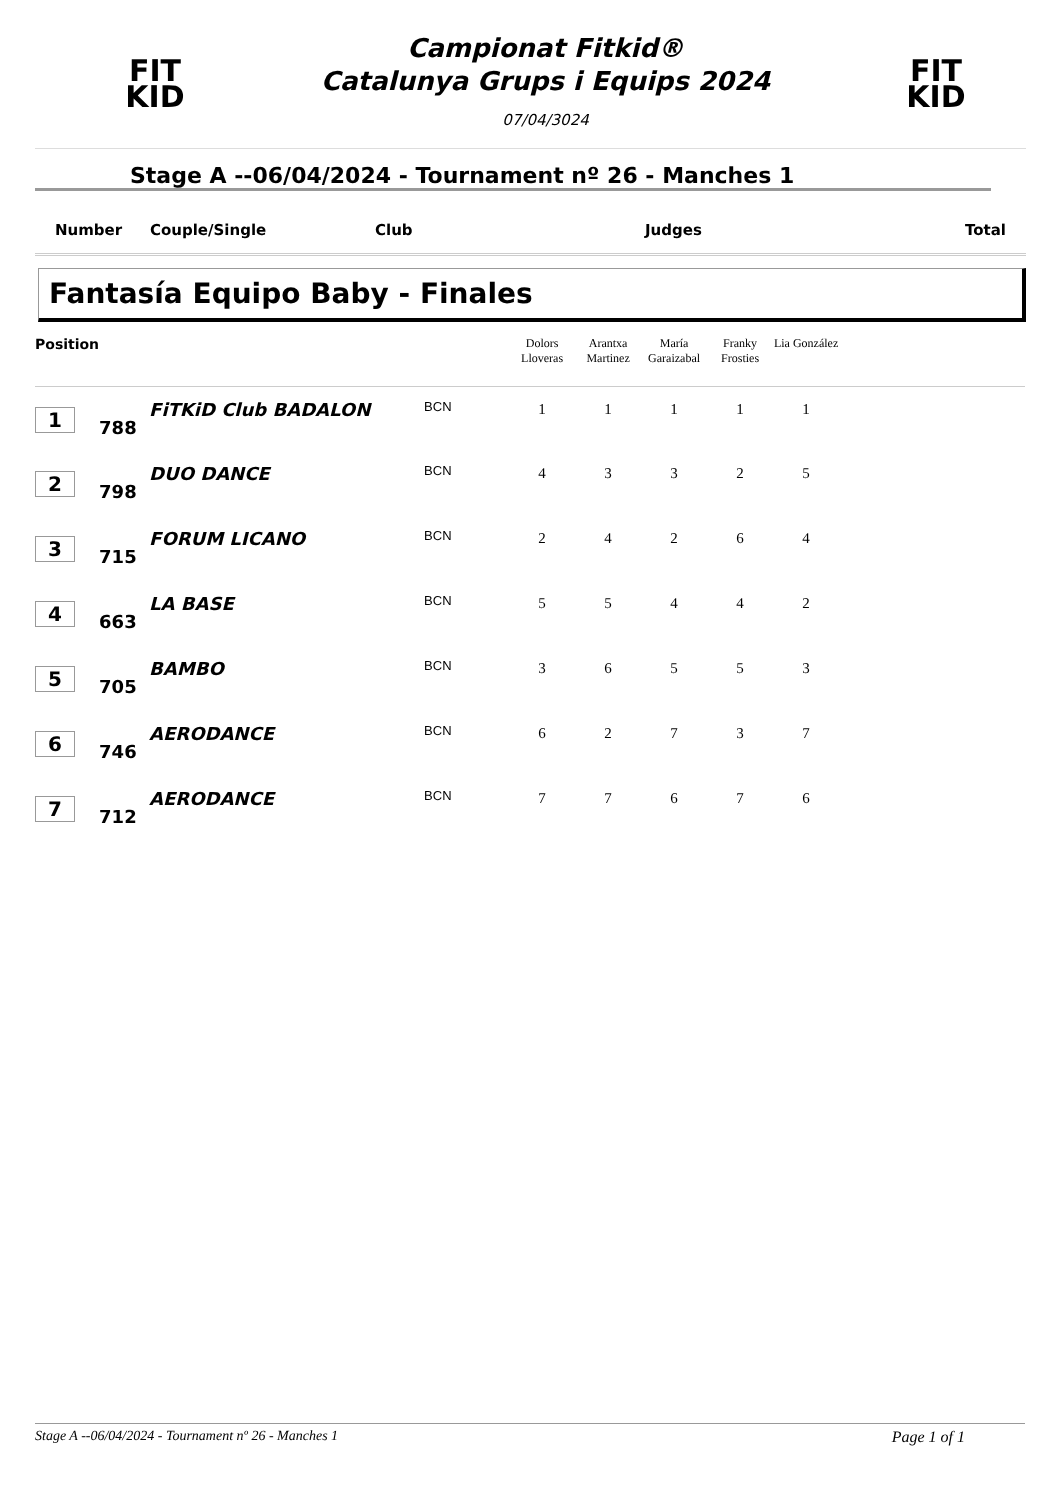FIT
KID
Campionat Fitkid®
Catalunya Grups i Equips 2024
07/04/3024
FIT
KID
Stage A --06/04/2024 - Tournament nº 26 - Manches 1
Number Couple/Single Club Judges Total
Fantasía Equipo Baby - Finales
| Position | | | | Dolors Lloveras | Arantxa Martinez | María Garaizabal | Franky Frosties | Lia González | |
| --- | --- | --- | --- | --- | --- | --- | --- | --- | --- |
| 1 | 788 | FiTKiD Club BADALON | BCN | 1 | 1 | 1 | 1 | 1 | |
| 2 | 798 | DUO DANCE | BCN | 4 | 3 | 3 | 2 | 5 | |
| 3 | 715 | FORUM LICANO | BCN | 2 | 4 | 2 | 6 | 4 | |
| 4 | 663 | LA BASE | BCN | 5 | 5 | 4 | 4 | 2 | |
| 5 | 705 | BAMBO | BCN | 3 | 6 | 5 | 5 | 3 | |
| 6 | 746 | AERODANCE | BCN | 6 | 2 | 7 | 3 | 7 | |
| 7 | 712 | AERODANCE | BCN | 7 | 7 | 6 | 7 | 6 | |
Stage A --06/04/2024 - Tournament nº 26 - Manches 1 Page 1 of 1